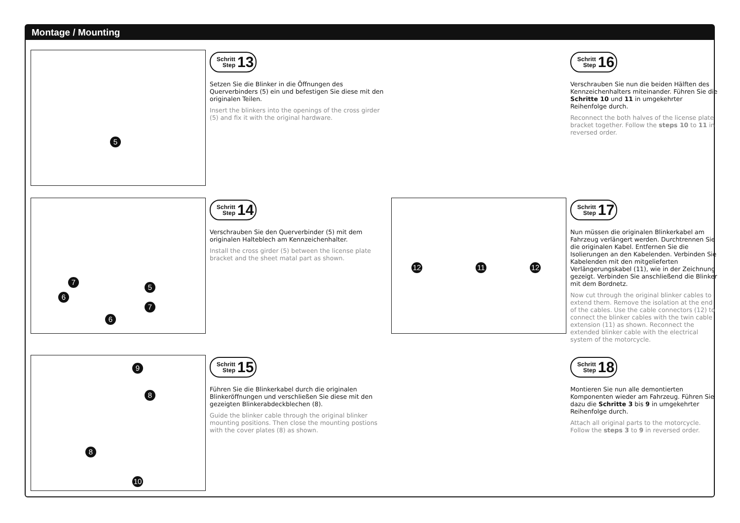Montage / Mounting
5
Schritt
Step 13
Setzen Sie die Blinker in die Öffnungen des Querverbinders (5) ein und befestigen Sie diese mit den originalen Teilen.
Insert the blinkers into the openings of the cross girder (5) and fix it with the original hardware.
Schritt
Step 16
Verschrauben Sie nun die beiden Hälften des Kennzeichenhalters miteinander. Führen Sie die Schritte 10 und 11 in umgekehrter Reihenfolge durch.
Reconnect the both halves of the license plate bracket together. Follow the steps 10 to 11 in reversed order.
7
6
7
6
5
Schritt
Step 14
Verschrauben Sie den Querverbinder (5) mit dem originalen Halteblech am Kennzeichenhalter.
Install the cross girder (5) between the license plate bracket and the sheet matal part as shown.
12 11 12
Schritt
Step 17
Nun müssen die originalen Blinkerkabel am Fahrzeug verlängert werden. Durchtrennen Sie die originalen Kabel. Entfernen Sie die Isolierungen an den Kabelenden. Verbinden Sie Kabelenden mit den mitgelieferten Verlängerungskabel (11), wie in der Zeichnung gezeigt. Verbinden Sie anschließend die Blinker mit dem Bordnetz.
Now cut through the original blinker cables to extend them. Remove the isolation at the end of the cables. Use the cable connectors (12) to connect the blinker cables with the twin cable extension (11) as shown. Reconnect the extended blinker cable with the electrical system of the motorcycle.
9
8
8
10
Schritt
Step 15
Führen Sie die Blinkerkabel durch die originalen Blinkeröffnungen und verschließen Sie diese mit den gezeigten Blinkerabdeckblechen (8).
Guide the blinker cable through the original blinker mounting positions. Then close the mounting postions with the cover plates (8) as shown.
Schritt
Step 18
Montieren Sie nun alle demontierten Komponenten wieder am Fahrzeug. Führen Sie dazu die Schritte 3 bis 9 in umgekehrter Reihenfolge durch.
Attach all original parts to the motorcycle. Follow the steps 3 to 9 in reversed order.